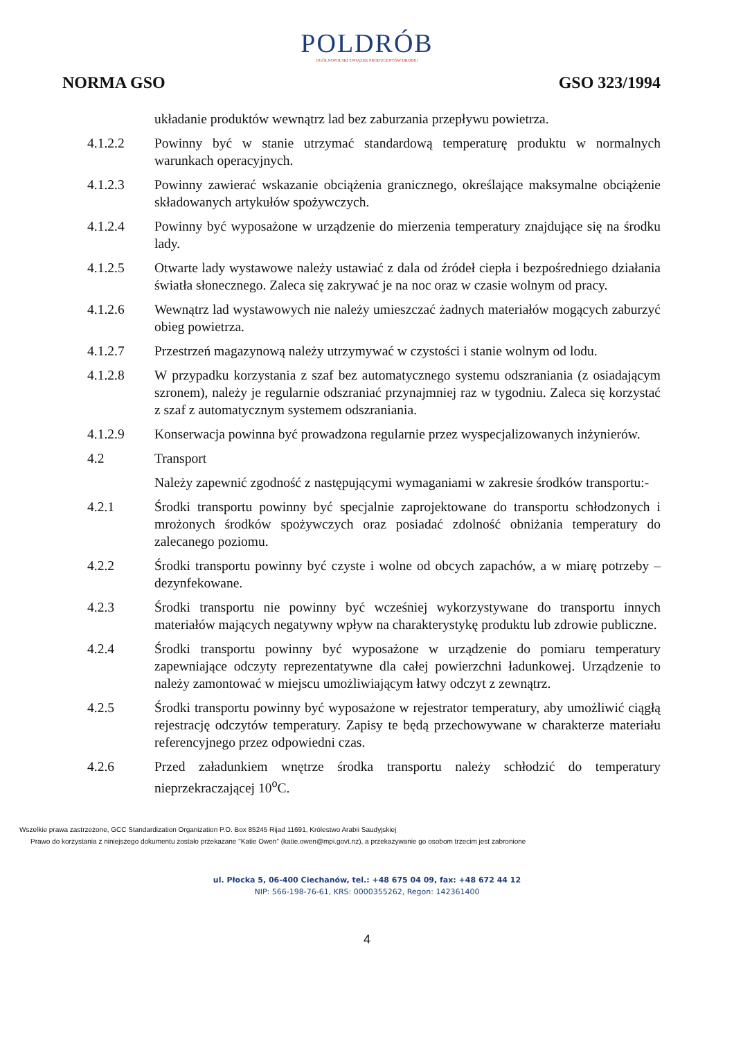POLDRÓB
OGÓLNOPOLSKI ZWIĄZEK PRODUCENTÓW DROBIU
NORMA GSO GSO 323/1994
układanie produktów wewnątrz lad bez zaburzania przepływu powietrza.
4.1.2.2 Powinny być w stanie utrzymać standardową temperaturę produktu w normalnych warunkach operacyjnych.
4.1.2.3 Powinny zawierać wskazanie obciążenia granicznego, określające maksymalne obciążenie składowanych artykułów spożywczych.
4.1.2.4 Powinny być wyposażone w urządzenie do mierzenia temperatury znajdujące się na środku lady.
4.1.2.5 Otwarte lady wystawowe należy ustawiać z dala od źródeł ciepła i bezpośredniego działania światła słonecznego. Zaleca się zakrywać je na noc oraz w czasie wolnym od pracy.
4.1.2.6 Wewnątrz lad wystawowych nie należy umieszczać żadnych materiałów mogących zaburzyć obieg powietrza.
4.1.2.7 Przestrzeń magazynową należy utrzymywać w czystości i stanie wolnym od lodu.
4.1.2.8 W przypadku korzystania z szaf bez automatycznego systemu odszraniania (z osiadającym szronem), należy je regularnie odszraniać przynajmniej raz w tygodniu. Zaleca się korzystać z szaf z automatycznym systemem odszraniania.
4.1.2.9 Konserwacja powinna być prowadzona regularnie przez wyspecjalizowanych inżynierów.
4.2 Transport
Należy zapewnić zgodność z następującymi wymaganiami w zakresie środków transportu:-
4.2.1 Środki transportu powinny być specjalnie zaprojektowane do transportu schłodzonych i mrożonych środków spożywczych oraz posiadać zdolność obniżania temperatury do zalecanego poziomu.
4.2.2 Środki transportu powinny być czyste i wolne od obcych zapachów, a w miarę potrzeby – dezynfekowane.
4.2.3 Środki transportu nie powinny być wcześniej wykorzystywane do transportu innych materiałów mających negatywny wpływ na charakterystykę produktu lub zdrowie publiczne.
4.2.4 Środki transportu powinny być wyposażone w urządzenie do pomiaru temperatury zapewniające odczyty reprezentatywne dla całej powierzchni ładunkowej. Urządzenie to należy zamontować w miejscu umożliwiającym łatwy odczyt z zewnątrz.
4.2.5 Środki transportu powinny być wyposażone w rejestrator temperatury, aby umożliwić ciągłą rejestrację odczytów temperatury. Zapisy te będą przechowywane w charakterze materiału referencyjnego przez odpowiedni czas.
4.2.6 Przed załadunkiem wnętrze środka transportu należy schłodzić do temperatury nieprzekraczającej 10<sup>o</sup>C.
Wszelkie prawa zastrzeżone, GCC Standardization Organization P.O. Box 85245 Rijad 11691, Królestwo Arabii Saudyjskiej
Prawo do korzystania z niniejszego dokumentu zostało przekazane "Katie Owen" (katie.owen@mpi.govt.nz), a przekazywanie go osobom trzecim jest zabronione
ul. Płocka 5, 06-400 Ciechanów, tel.: +48 675 04 09, fax: +48 672 44 12
NIP: 566-198-76-61, KRS: 0000355262, Regon: 142361400
4